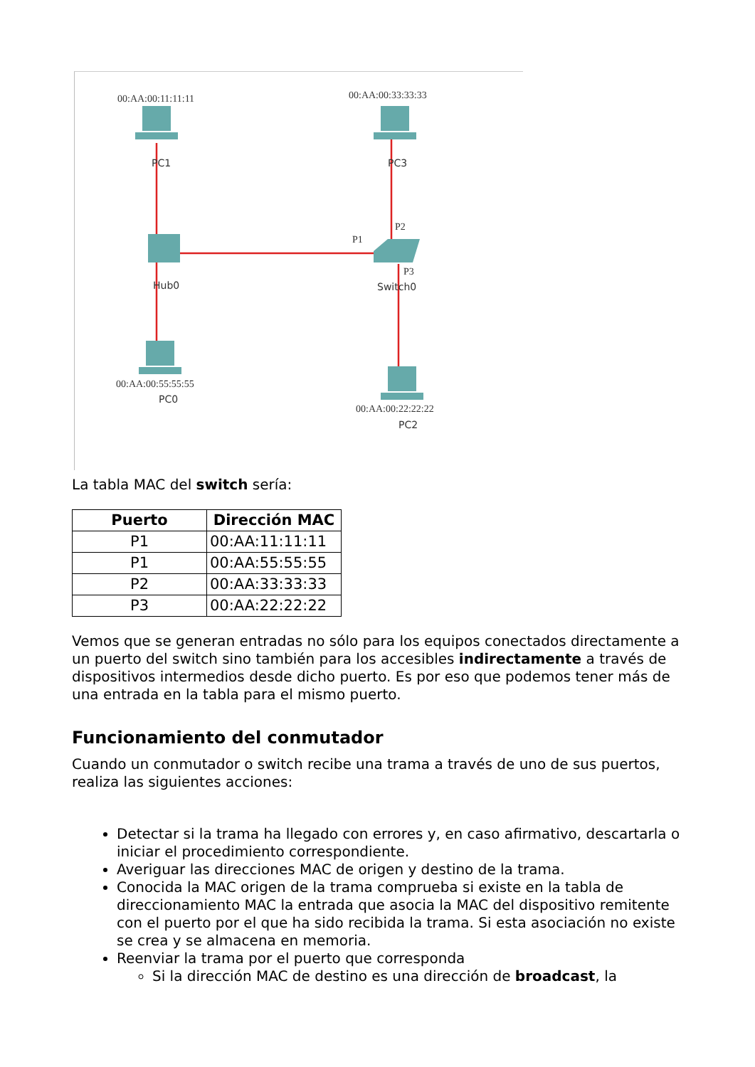00:AA:00:11:11:11
00:AA:00:33:33:33
00:AA:00:55:55:55
00:AA:00:22:22:22
P1
P2
P3
PC1
PC3
Hub0
Switch0
PC0
PC2
La tabla MAC del switch sería:
| Puerto | Dirección MAC |
| --- | --- |
| P1 | 00:AA:11:11:11 |
| P1 | 00:AA:55:55:55 |
| P2 | 00:AA:33:33:33 |
| P3 | 00:AA:22:22:22 |
Vemos que se generan entradas no sólo para los equipos conectados directamente a un puerto del switch sino también para los accesibles indirectamente a través de dispositivos intermedios desde dicho puerto. Es por eso que podemos tener más de una entrada en la tabla para el mismo puerto.
Funcionamiento del conmutador
Cuando un conmutador o switch recibe una trama a través de uno de sus puertos, realiza las siguientes acciones:
Detectar si la trama ha llegado con errores y, en caso afirmativo, descartarla o iniciar el procedimiento correspondiente.
Averiguar las direcciones MAC de origen y destino de la trama.
Conocida la MAC origen de la trama comprueba si existe en la tabla de direccionamiento MAC la entrada que asocia la MAC del dispositivo remitente con el puerto por el que ha sido recibida la trama. Si esta asociación no existe se crea y se almacena en memoria.
Reenviar la trama por el puerto que corresponda
Si la dirección MAC de destino es una dirección de broadcast, la